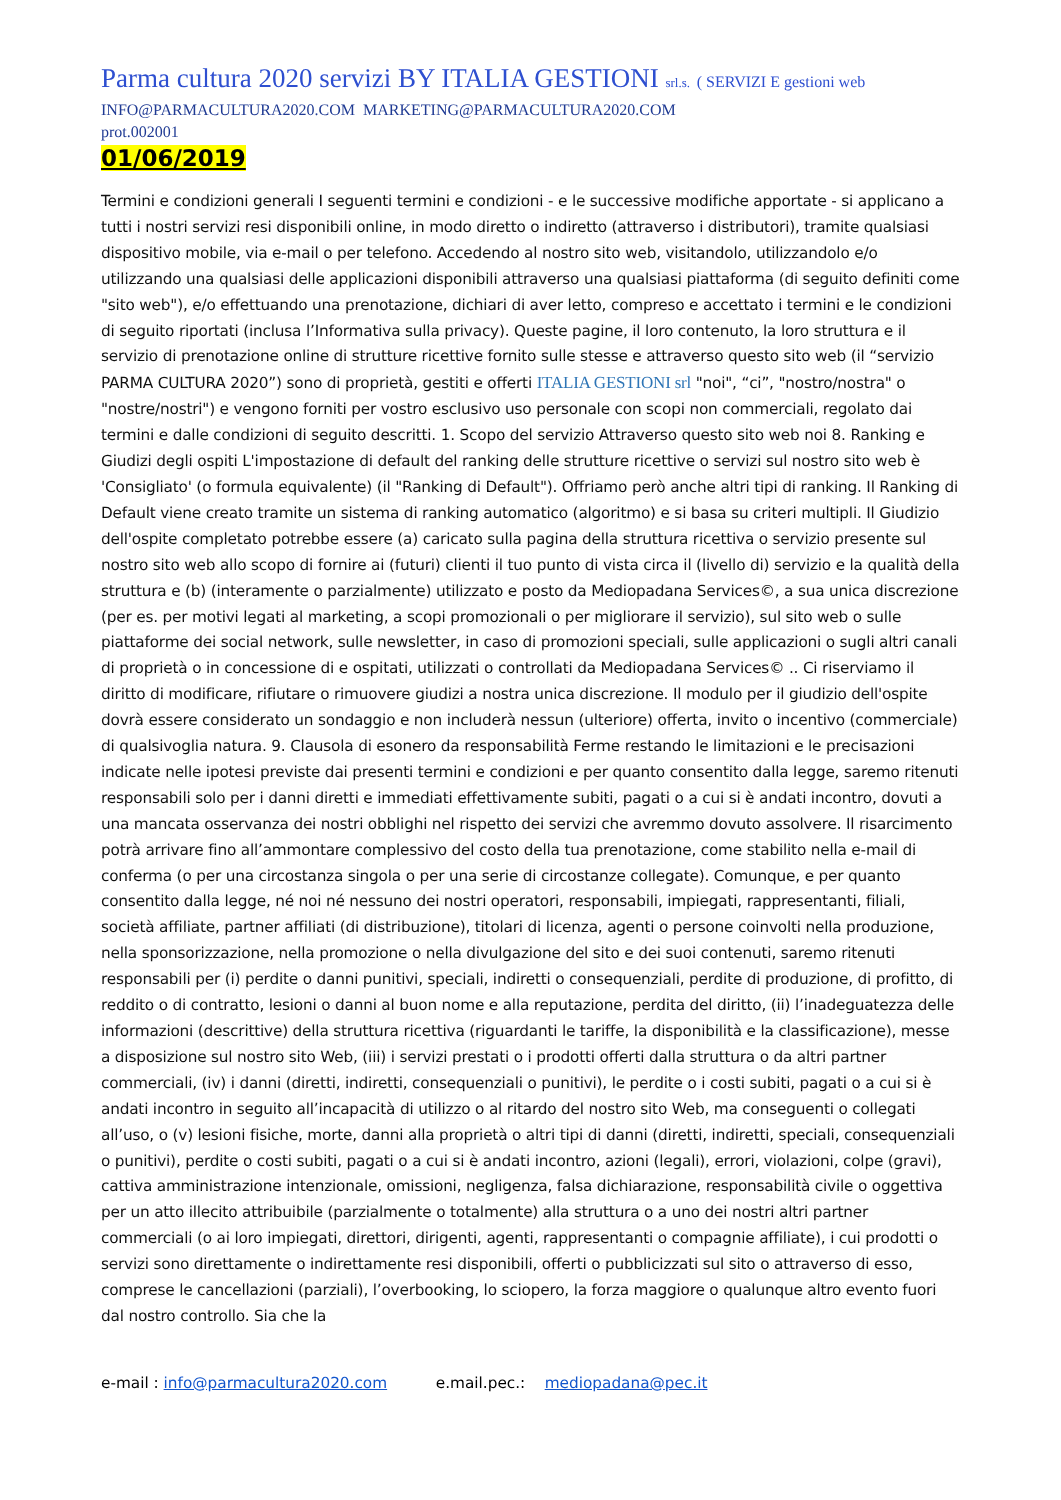Parma cultura 2020 servizi BY ITALIA GESTIONI srl.s. ( SERVIZI E gestioni web
INFO@PARMACULTURA2020.COM MARKETING@PARMACULTURA2020.COM
prot.002001
01/06/2019
Termini e condizioni generali I seguenti termini e condizioni - e le successive modifiche apportate - si applicano a tutti i nostri servizi resi disponibili online, in modo diretto o indiretto (attraverso i distributori), tramite qualsiasi dispositivo mobile, via e-mail o per telefono. Accedendo al nostro sito web, visitandolo, utilizzandolo e/o utilizzando una qualsiasi delle applicazioni disponibili attraverso una qualsiasi piattaforma (di seguito definiti come "sito web"), e/o effettuando una prenotazione, dichiari di aver letto, compreso e accettato i termini e le condizioni di seguito riportati (inclusa l’Informativa sulla privacy). Queste pagine, il loro contenuto, la loro struttura e il servizio di prenotazione online di strutture ricettive fornito sulle stesse e attraverso questo sito web (il “servizio PARMA CULTURA 2020”) sono di proprietà, gestiti e offerti ITALIA GESTIONI srl "noi", “ci”, "nostro/nostra" o "nostre/nostri") e vengono forniti per vostro esclusivo uso personale con scopi non commerciali, regolato dai termini e dalle condizioni di seguito descritti. 1. Scopo del servizio Attraverso questo sito web noi 8. Ranking e Giudizi degli ospiti L'impostazione di default del ranking delle strutture ricettive o servizi sul nostro sito web è 'Consigliato' (o formula equivalente) (il "Ranking di Default"). Offriamo però anche altri tipi di ranking. Il Ranking di Default viene creato tramite un sistema di ranking automatico (algoritmo) e si basa su criteri multipli. Il Giudizio dell'ospite completato potrebbe essere (a) caricato sulla pagina della struttura ricettiva o servizio presente sul nostro sito web allo scopo di fornire ai (futuri) clienti il tuo punto di vista circa il (livello di) servizio e la qualità della struttura e (b) (interamente o parzialmente) utilizzato e posto da Mediopadana Services©, a sua unica discrezione (per es. per motivi legati al marketing, a scopi promozionali o per migliorare il servizio), sul sito web o sulle piattaforme dei social network, sulle newsletter, in caso di promozioni speciali, sulle applicazioni o sugli altri canali di proprietà o in concessione di e ospitati, utilizzati o controllati da Mediopadana Services© .. Ci riserviamo il diritto di modificare, rifiutare o rimuovere giudizi a nostra unica discrezione. Il modulo per il giudizio dell'ospite dovrà essere considerato un sondaggio e non includerà nessun (ulteriore) offerta, invito o incentivo (commerciale) di qualsivoglia natura. 9. Clausola di esonero da responsabilità Ferme restando le limitazioni e le precisazioni indicate nelle ipotesi previste dai presenti termini e condizioni e per quanto consentito dalla legge, saremo ritenuti responsabili solo per i danni diretti e immediati effettivamente subiti, pagati o a cui si è andati incontro, dovuti a una mancata osservanza dei nostri obblighi nel rispetto dei servizi che avremmo dovuto assolvere. Il risarcimento potrà arrivare fino all’ammontare complessivo del costo della tua prenotazione, come stabilito nella e-mail di conferma (o per una circostanza singola o per una serie di circostanze collegate). Comunque, e per quanto consentito dalla legge, né noi né nessuno dei nostri operatori, responsabili, impiegati, rappresentanti, filiali, società affiliate, partner affiliati (di distribuzione), titolari di licenza, agenti o persone coinvolti nella produzione, nella sponsorizzazione, nella promozione o nella divulgazione del sito e dei suoi contenuti, saremo ritenuti responsabili per (i) perdite o danni punitivi, speciali, indiretti o consequenziali, perdite di produzione, di profitto, di reddito o di contratto, lesioni o danni al buon nome e alla reputazione, perdita del diritto, (ii) l’inadeguatezza delle informazioni (descrittive) della struttura ricettiva (riguardanti le tariffe, la disponibilità e la classificazione), messe a disposizione sul nostro sito Web, (iii) i servizi prestati o i prodotti offerti dalla struttura o da altri partner commerciali, (iv) i danni (diretti, indiretti, consequenziali o punitivi), le perdite o i costi subiti, pagati o a cui si è andati incontro in seguito all’incapacità di utilizzo o al ritardo del nostro sito Web, ma conseguenti o collegati all’uso, o (v) lesioni fisiche, morte, danni alla proprietà o altri tipi di danni (diretti, indiretti, speciali, consequenziali o punitivi), perdite o costi subiti, pagati o a cui si è andati incontro, azioni (legali), errori, violazioni, colpe (gravi), cattiva amministrazione intenzionale, omissioni, negligenza, falsa dichiarazione, responsabilità civile o oggettiva per un atto illecito attribuibile (parzialmente o totalmente) alla struttura o a uno dei nostri altri partner commerciali (o ai loro impiegati, direttori, dirigenti, agenti, rappresentanti o compagnie affiliate), i cui prodotti o servizi sono direttamente o indirettamente resi disponibili, offerti o pubblicizzati sul sito o attraverso di esso, comprese le cancellazioni (parziali), l’overbooking, lo sciopero, la forza maggiore o qualunque altro evento fuori dal nostro controllo. Sia che la
e-mail : info@parmacultura2020.com e.mail.pec.: mediopadana@pec.it